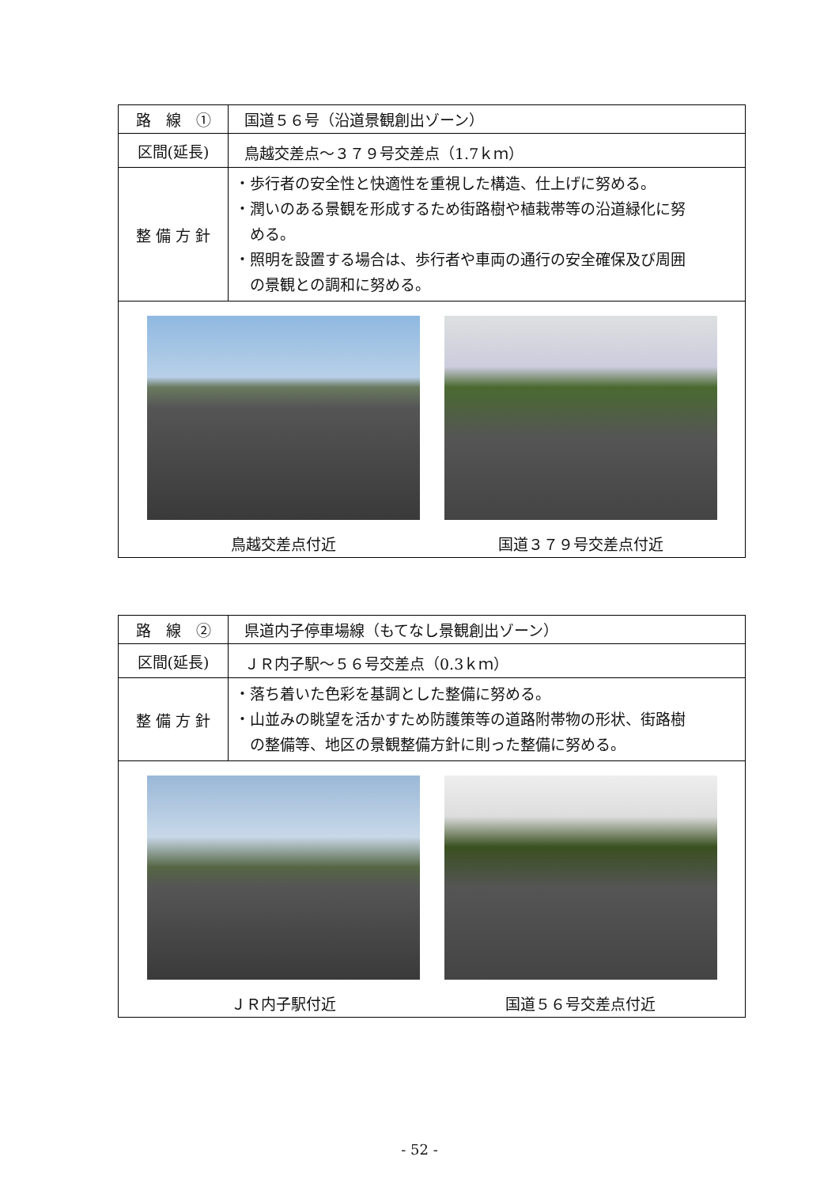| 路 線 ① | 国道５６号（沿道景観創出ゾーン） |
| 区間(延長) | 鳥越交差点～３７９号交差点（1.7ｋｍ） |
| 整 備 方 針 | ・歩行者の安全性と快適性を重視した構造、仕上げに努める。 ・潤いのある景観を形成するため街路樹や植栽帯等の沿道緑化に努 める。 ・照明を設置する場合は、歩行者や車両の通行の安全確保及び周囲 の景観との調和に努める。 |
| 鳥越交差点付近 国道３７９号交差点付近 | |
| 路 線 ② | 県道内子停車場線（もてなし景観創出ゾーン） |
| 区間(延長) | ＪＲ内子駅～５６号交差点（0.3ｋｍ） |
| 整 備 方 針 | ・落ち着いた色彩を基調とした整備に努める。 ・山並みの眺望を活かすため防護策等の道路附帯物の形状、街路樹 の整備等、地区の景観整備方針に則った整備に努める。 |
| ＪＲ内子駅付近 国道５６号交差点付近 | |
- 52 -